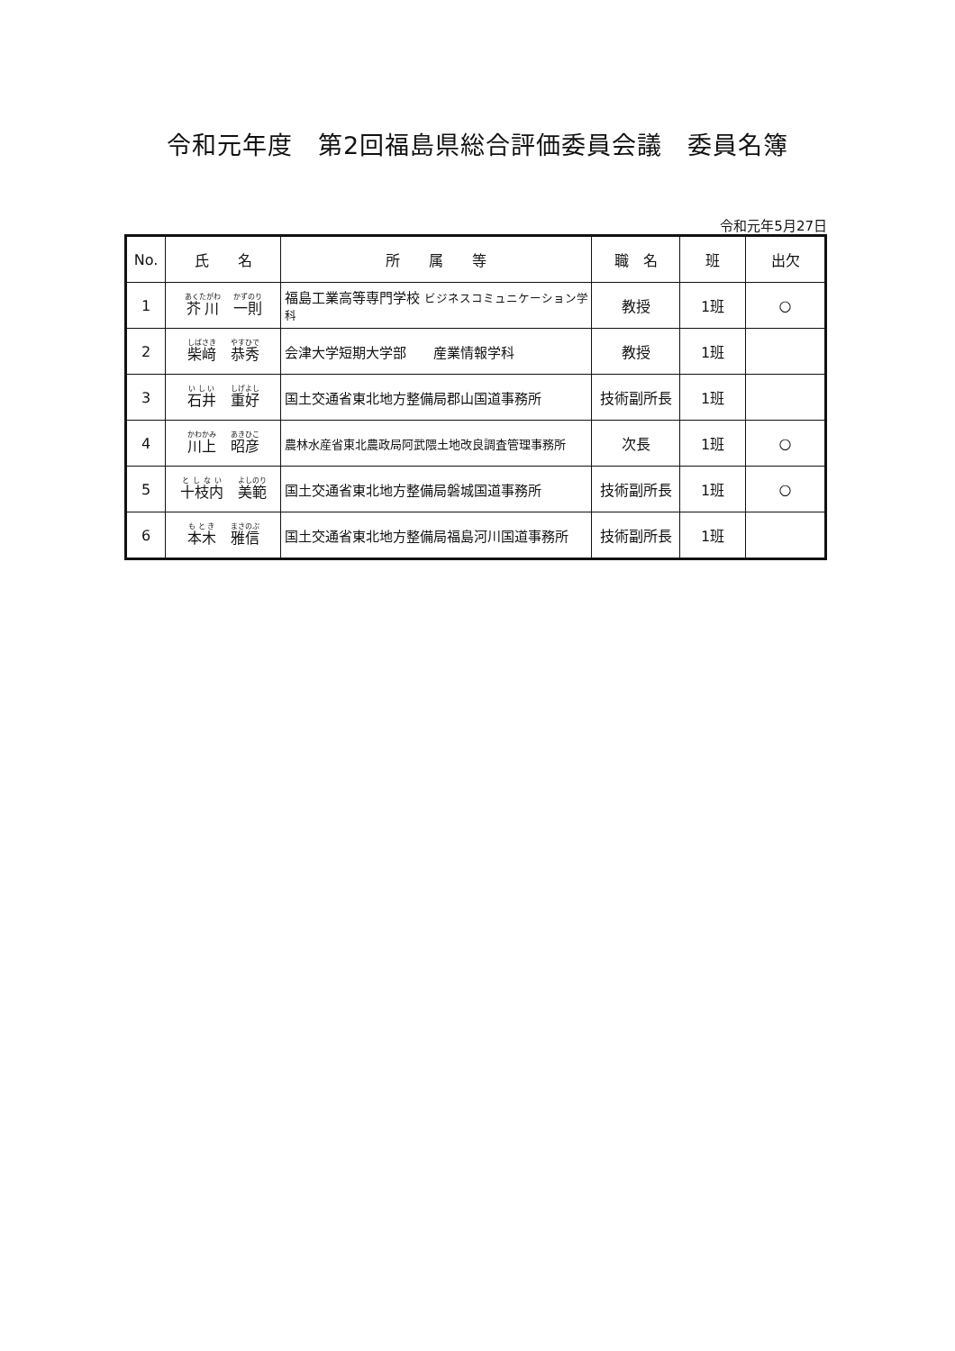令和元年度　第2回福島県総合評価委員会議　委員名簿
令和元年5月27日
| No. | 氏 名 | 所 属 等 | 職 名 | 班 | 出欠 |
| --- | --- | --- | --- | --- | --- |
| 1 | 芥川 一則 | 福島工業高等専門学校 ビジネスコミュニケーション学科 | 教授 | 1班 | ○ |
| 2 | 柴﨑 恭秀 | 会津大学短期大学部 産業情報学科 | 教授 | 1班 | |
| 3 | 石井 重好 | 国土交通省東北地方整備局郡山国道事務所 | 技術副所長 | 1班 | |
| 4 | 川上 昭彦 | 農林水産省東北農政局阿武隈土地改良調査管理事務所 | 次長 | 1班 | ○ |
| 5 | 十枝内 美範 | 国土交通省東北地方整備局磐城国道事務所 | 技術副所長 | 1班 | ○ |
| 6 | 本木 雅信 | 国土交通省東北地方整備局福島河川国道事務所 | 技術副所長 | 1班 | |